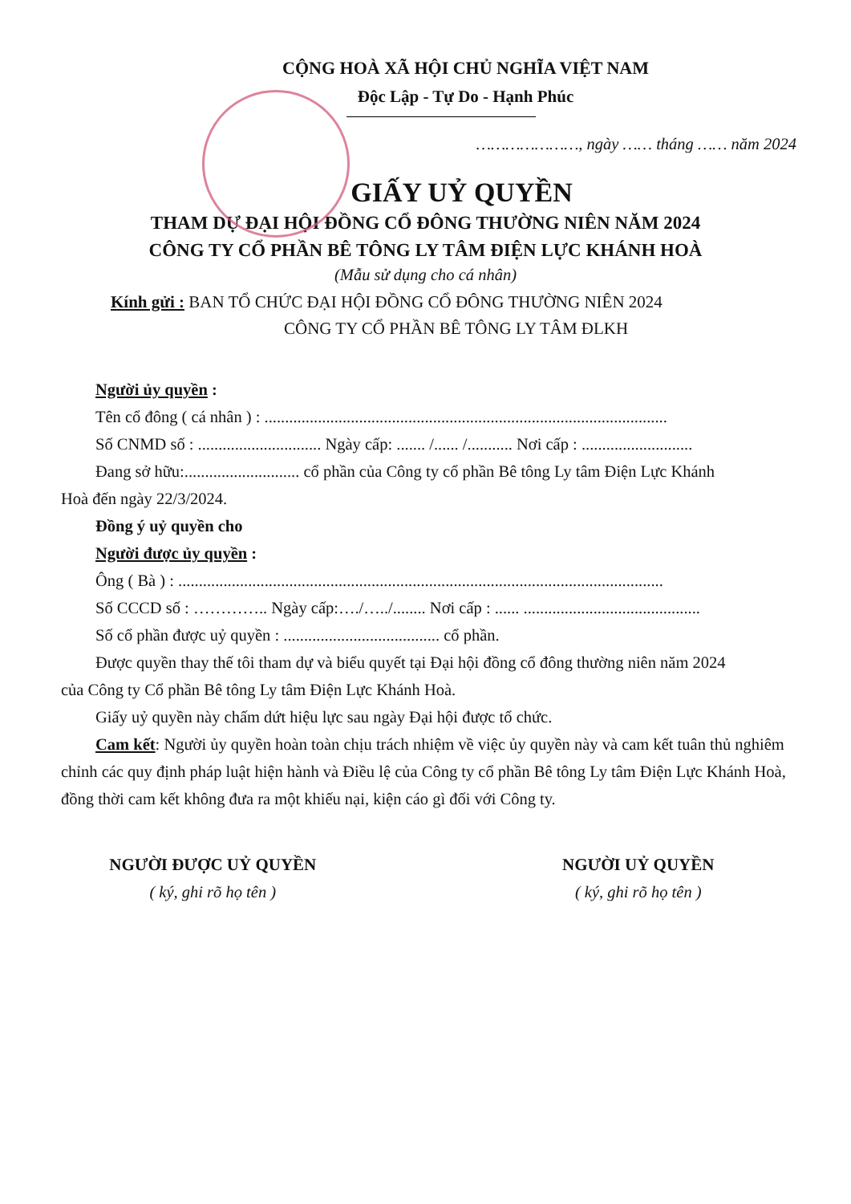CỘNG HOÀ XÃ HỘI CHỦ NGHĨA VIỆT NAM
Độc Lập - Tự Do - Hạnh Phúc
…………………, ngày …… tháng …… năm 2024
GIẤY UỶ QUYỀN
THAM DỰ ĐẠI HỘI ĐỒNG CỔ ĐÔNG THƯỜNG NIÊN NĂM 2024
CÔNG TY CỔ PHẦN BÊ TÔNG LY TÂM ĐIỆN LỰC KHÁNH HOÀ
(Mẫu sử dụng cho cá nhân)
Kính gửi : BAN TỔ CHỨC ĐẠI HỘI ĐỒNG CỔ ĐÔNG THƯỜNG NIÊN 2024
CÔNG TY CỔ PHẦN BÊ TÔNG LY TÂM ĐLKH
Người ủy quyền :
Tên cổ đông ( cá nhân ) : ..................................................................................................
Số CNMD số : .............................. Ngày cấp: ....... /...... /........... Nơi cấp : ...........................
Đang sở hữu:............................ cổ phần của Công ty cổ phần Bê tông Ly tâm Điện Lực Khánh
Hoà đến ngày 22/3/2024.
Đồng ý uỷ quyền cho
Người được ủy quyền :
Ông ( Bà ) : ......................................................................................................................
Số CCCD số : ………….. Ngày cấp:…./…../........ Nơi cấp : ...... ...........................................
Số cổ phần được uỷ quyền : ...................................... cổ phần.
Được quyền thay thế tôi tham dự và biểu quyết tại Đại hội đồng cổ đông thường niên năm 2024
của Công ty Cổ phần Bê tông Ly tâm Điện Lực Khánh Hoà.
Giấy uỷ quyền này chấm dứt hiệu lực sau ngày Đại hội được tổ chức.
Cam kết: Người ủy quyền hoàn toàn chịu trách nhiệm về việc ủy quyền này và cam kết tuân thủ nghiêm chỉnh các quy định pháp luật hiện hành và Điều lệ của Công ty cổ phần Bê tông Ly tâm Điện Lực Khánh Hoà, đồng thời cam kết không đưa ra một khiếu nại, kiện cáo gì đối với Công ty.
NGƯỜI ĐƯỢC UỶ QUYỀN
( ký, ghi rõ họ tên )
NGƯỜI UỶ QUYỀN
( ký, ghi rõ họ tên )